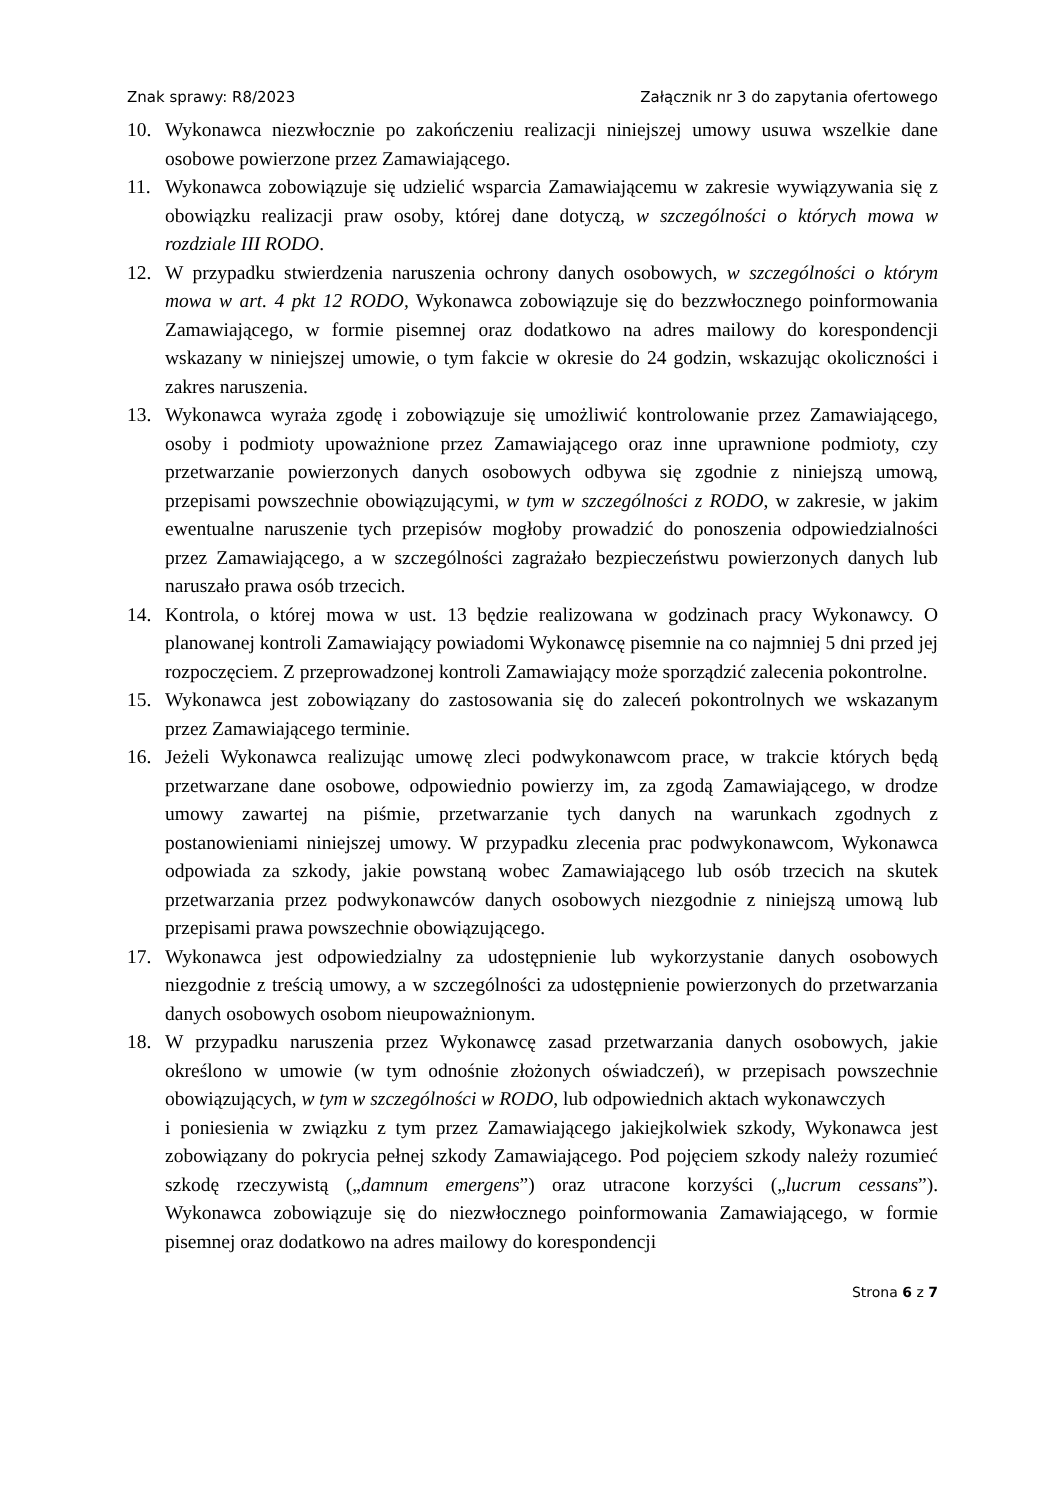Znak sprawy: R8/2023 Załącznik nr 3 do zapytania ofertowego
10. Wykonawca niezwłocznie po zakończeniu realizacji niniejszej umowy usuwa wszelkie dane osobowe powierzone przez Zamawiającego.
11. Wykonawca zobowiązuje się udzielić wsparcia Zamawiającemu w zakresie wywiązywania się z obowiązku realizacji praw osoby, której dane dotyczą, w szczególności o których mowa w rozdziale III RODO.
12. W przypadku stwierdzenia naruszenia ochrony danych osobowych, w szczególności o którym mowa w art. 4 pkt 12 RODO, Wykonawca zobowiązuje się do bezzwłocznego poinformowania Zamawiającego, w formie pisemnej oraz dodatkowo na adres mailowy do korespondencji wskazany w niniejszej umowie, o tym fakcie w okresie do 24 godzin, wskazując okoliczności i zakres naruszenia.
13. Wykonawca wyraża zgodę i zobowiązuje się umożliwić kontrolowanie przez Zamawiającego, osoby i podmioty upoważnione przez Zamawiającego oraz inne uprawnione podmioty, czy przetwarzanie powierzonych danych osobowych odbywa się zgodnie z niniejszą umową, przepisami powszechnie obowiązującymi, w tym w szczególności z RODO, w zakresie, w jakim ewentualne naruszenie tych przepisów mogłoby prowadzić do ponoszenia odpowiedzialności przez Zamawiającego, a w szczególności zagrażało bezpieczeństwu powierzonych danych lub naruszało prawa osób trzecich.
14. Kontrola, o której mowa w ust. 13 będzie realizowana w godzinach pracy Wykonawcy. O planowanej kontroli Zamawiający powiadomi Wykonawcę pisemnie na co najmniej 5 dni przed jej rozpoczęciem. Z przeprowadzonej kontroli Zamawiający może sporządzić zalecenia pokontrolne.
15. Wykonawca jest zobowiązany do zastosowania się do zaleceń pokontrolnych we wskazanym przez Zamawiającego terminie.
16. Jeżeli Wykonawca realizując umowę zleci podwykonawcom prace, w trakcie których będą przetwarzane dane osobowe, odpowiednio powierzy im, za zgodą Zamawiającego, w drodze umowy zawartej na piśmie, przetwarzanie tych danych na warunkach zgodnych z postanowieniami niniejszej umowy. W przypadku zlecenia prac podwykonawcom, Wykonawca odpowiada za szkody, jakie powstaną wobec Zamawiającego lub osób trzecich na skutek przetwarzania przez podwykonawców danych osobowych niezgodnie z niniejszą umową lub przepisami prawa powszechnie obowiązującego.
17. Wykonawca jest odpowiedzialny za udostępnienie lub wykorzystanie danych osobowych niezgodnie z treścią umowy, a w szczególności za udostępnienie powierzonych do przetwarzania danych osobowych osobom nieupoważnionym.
18. W przypadku naruszenia przez Wykonawcę zasad przetwarzania danych osobowych, jakie określono w umowie (w tym odnośnie złożonych oświadczeń), w przepisach powszechnie obowiązujących, w tym w szczególności w RODO, lub odpowiednich aktach wykonawczych
i poniesienia w związku z tym przez Zamawiającego jakiejkolwiek szkody, Wykonawca jest zobowiązany do pokrycia pełnej szkody Zamawiającego. Pod pojęciem szkody należy rozumieć szkodę rzeczywistą („damnum emergens”) oraz utracone korzyści („lucrum cessans”). Wykonawca zobowiązuje się do niezwłocznego poinformowania Zamawiającego, w formie pisemnej oraz dodatkowo na adres mailowy do korespondencji
Strona 6 z 7